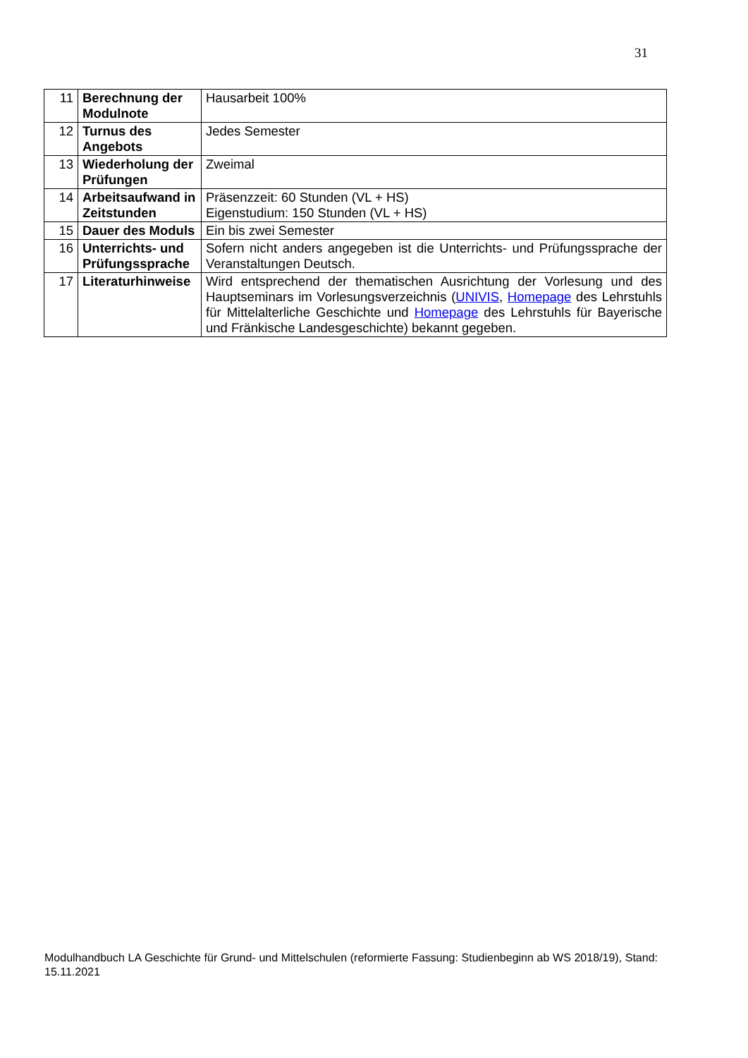31
| 11 | Berechnung der Modulnote | Hausarbeit 100% |
| 12 | Turnus des Angebots | Jedes Semester |
| 13 | Wiederholung der Prüfungen | Zweimal |
| 14 | Arbeitsaufwand in Zeitstunden | Präsenzzeit: 60 Stunden (VL + HS) Eigenstudium: 150 Stunden (VL + HS) |
| 15 | Dauer des Moduls | Ein bis zwei Semester |
| 16 | Unterrichts- und Prüfungssprache | Sofern nicht anders angegeben ist die Unterrichts- und Prüfungssprache der Veranstaltungen Deutsch. |
| 17 | Literaturhinweise | Wird entsprechend der thematischen Ausrichtung der Vorlesung und des Hauptseminars im Vorlesungsverzeichnis ( UNIVIS , Homepage des Lehrstuhls für Mittelalterliche Geschichte und Homepage des Lehrstuhls für Bayerische und Fränkische Landesgeschichte) bekannt gegeben. |
Modulhandbuch LA Geschichte für Grund- und Mittelschulen (reformierte Fassung: Studienbeginn ab WS 2018/19), Stand: 15.11.2021